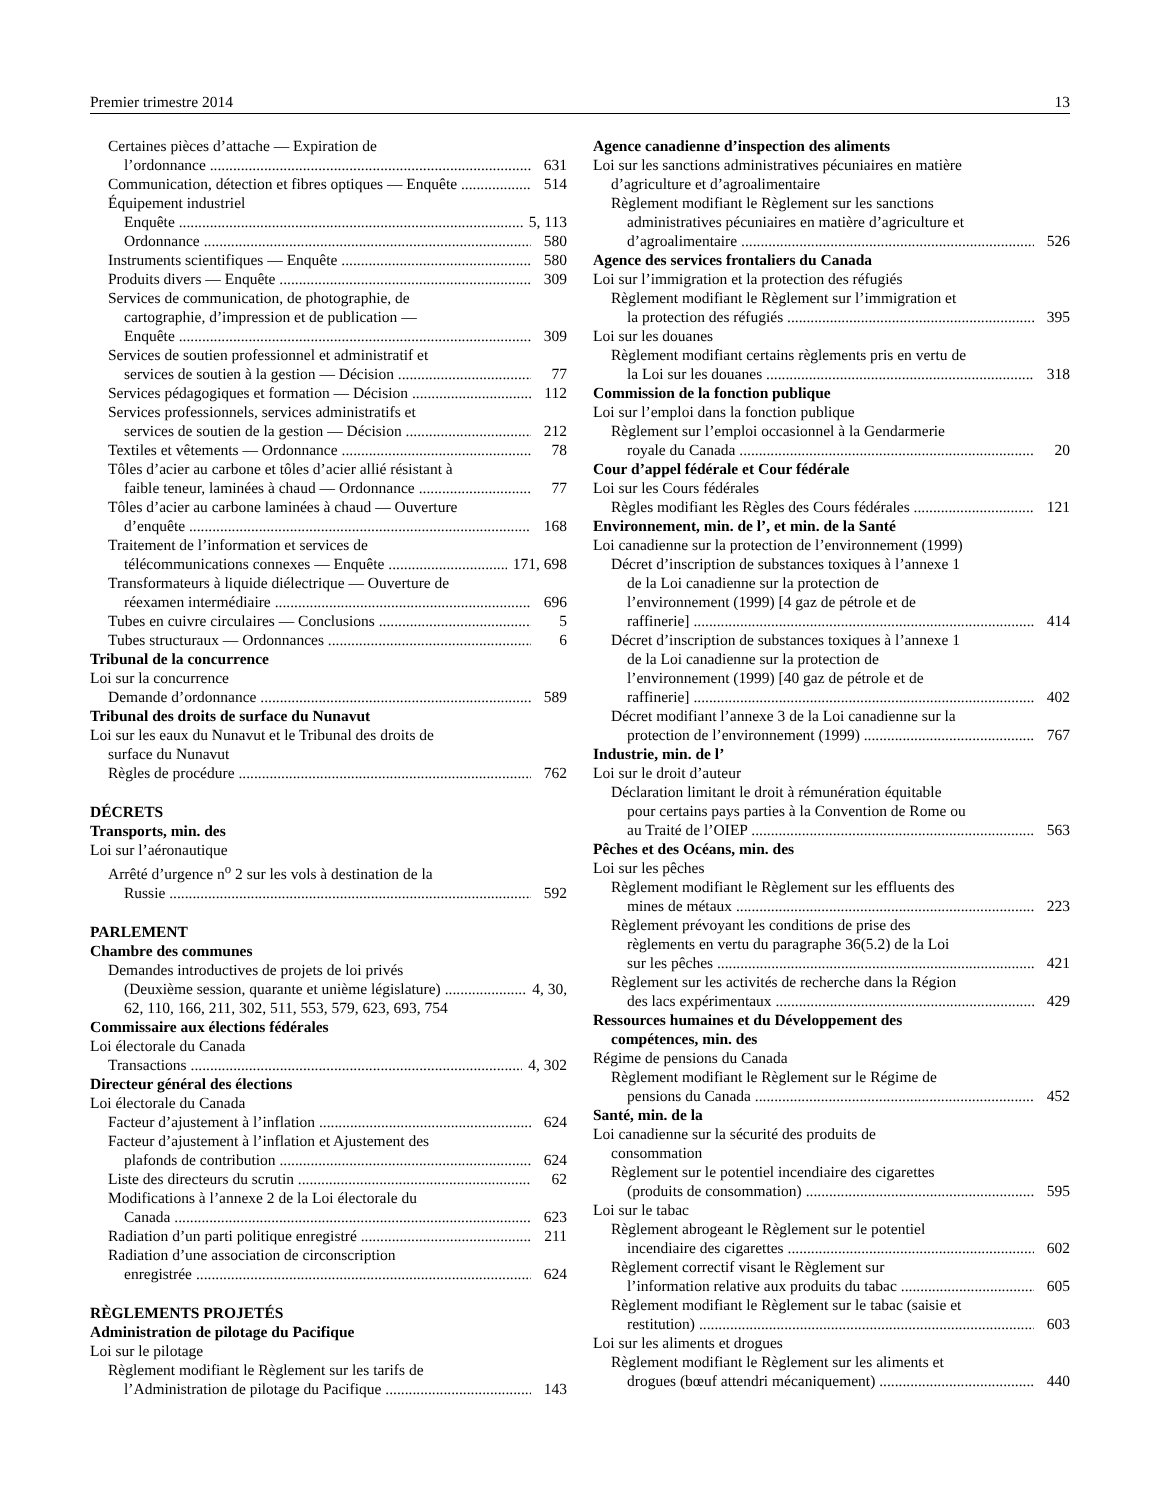Premier trimestre 2014 13
Certaines pièces d’attache — Expiration de
l’ordonnance 631
Communication, détection et fibres optiques — Enquête 514
Équipement industriel
Enquête 5, 113
Ordonnance 580
Instruments scientifiques — Enquête 580
Produits divers — Enquête 309
Services de communication, de photographie, de
cartographie, d’impression et de publication —
Enquête 309
Services de soutien professionnel et administratif et
services de soutien à la gestion — Décision 77
Services pédagogiques et formation — Décision 112
Services professionnels, services administratifs et
services de soutien de la gestion — Décision 212
Textiles et vêtements — Ordonnance 78
Tôles d’acier au carbone et tôles d’acier allié résistant à
faible teneur, laminées à chaud — Ordonnance 77
Tôles d’acier au carbone laminées à chaud — Ouverture
d’enquête 168
Traitement de l’information et services de
télécommunications connexes — Enquête 171, 698
Transformateurs à liquide diélectrique — Ouverture de
réexamen intermédiaire 696
Tubes en cuivre circulaires — Conclusions 5
Tubes structuraux — Ordonnances 6
Tribunal de la concurrence
Loi sur la concurrence
Demande d’ordonnance 589
Tribunal des droits de surface du Nunavut
Loi sur les eaux du Nunavut et le Tribunal des droits de
surface du Nunavut
Règles de procédure 762
DÉCRETS
Transports, min. des
Loi sur l’aéronautique
Arrêté d’urgence n<sup>o</sup> 2 sur les vols à destination de la
Russie 592
PARLEMENT
Chambre des communes
Demandes introductives de projets de loi privés
(Deuxième session, quarante et unième législature) 4, 30,
62, 110, 166, 211, 302, 511, 553, 579, 623, 693, 754
Commissaire aux élections fédérales
Loi électorale du Canada
Transactions 4, 302
Directeur général des élections
Loi électorale du Canada
Facteur d’ajustement à l’inflation 624
Facteur d’ajustement à l’inflation et Ajustement des
plafonds de contribution 624
Liste des directeurs du scrutin 62
Modifications à l’annexe 2 de la Loi électorale du
Canada 623
Radiation d’un parti politique enregistré 211
Radiation d’une association de circonscription
enregistrée 624
RÈGLEMENTS PROJETÉS
Administration de pilotage du Pacifique
Loi sur le pilotage
Règlement modifiant le Règlement sur les tarifs de
l’Administration de pilotage du Pacifique 143
Agence canadienne d’inspection des aliments
Loi sur les sanctions administratives pécuniaires en matière
d’agriculture et d’agroalimentaire
Règlement modifiant le Règlement sur les sanctions
administratives pécuniaires en matière d’agriculture et
d’agroalimentaire 526
Agence des services frontaliers du Canada
Loi sur l’immigration et la protection des réfugiés
Règlement modifiant le Règlement sur l’immigration et
la protection des réfugiés 395
Loi sur les douanes
Règlement modifiant certains règlements pris en vertu de
la Loi sur les douanes 318
Commission de la fonction publique
Loi sur l’emploi dans la fonction publique
Règlement sur l’emploi occasionnel à la Gendarmerie
royale du Canada 20
Cour d’appel fédérale et Cour fédérale
Loi sur les Cours fédérales
Règles modifiant les Règles des Cours fédérales 121
Environnement, min. de l’, et min. de la Santé
Loi canadienne sur la protection de l’environnement (1999)
Décret d’inscription de substances toxiques à l’annexe 1
de la Loi canadienne sur la protection de
l’environnement (1999) [4 gaz de pétrole et de
raffinerie] 414
Décret d’inscription de substances toxiques à l’annexe 1
de la Loi canadienne sur la protection de
l’environnement (1999) [40 gaz de pétrole et de
raffinerie] 402
Décret modifiant l’annexe 3 de la Loi canadienne sur la
protection de l’environnement (1999) 767
Industrie, min. de l’
Loi sur le droit d’auteur
Déclaration limitant le droit à rémunération équitable
pour certains pays parties à la Convention de Rome ou
au Traité de l’OIEP 563
Pêches et des Océans, min. des
Loi sur les pêches
Règlement modifiant le Règlement sur les effluents des
mines de métaux 223
Règlement prévoyant les conditions de prise des
règlements en vertu du paragraphe 36(5.2) de la Loi
sur les pêches 421
Règlement sur les activités de recherche dans la Région
des lacs expérimentaux 429
Ressources humaines et du Développement des
compétences, min. des
Régime de pensions du Canada
Règlement modifiant le Règlement sur le Régime de
pensions du Canada 452
Santé, min. de la
Loi canadienne sur la sécurité des produits de
consommation
Règlement sur le potentiel incendiaire des cigarettes
(produits de consommation) 595
Loi sur le tabac
Règlement abrogeant le Règlement sur le potentiel
incendiaire des cigarettes 602
Règlement correctif visant le Règlement sur
l’information relative aux produits du tabac 605
Règlement modifiant le Règlement sur le tabac (saisie et
restitution) 603
Loi sur les aliments et drogues
Règlement modifiant le Règlement sur les aliments et
drogues (bœuf attendri mécaniquement) 440